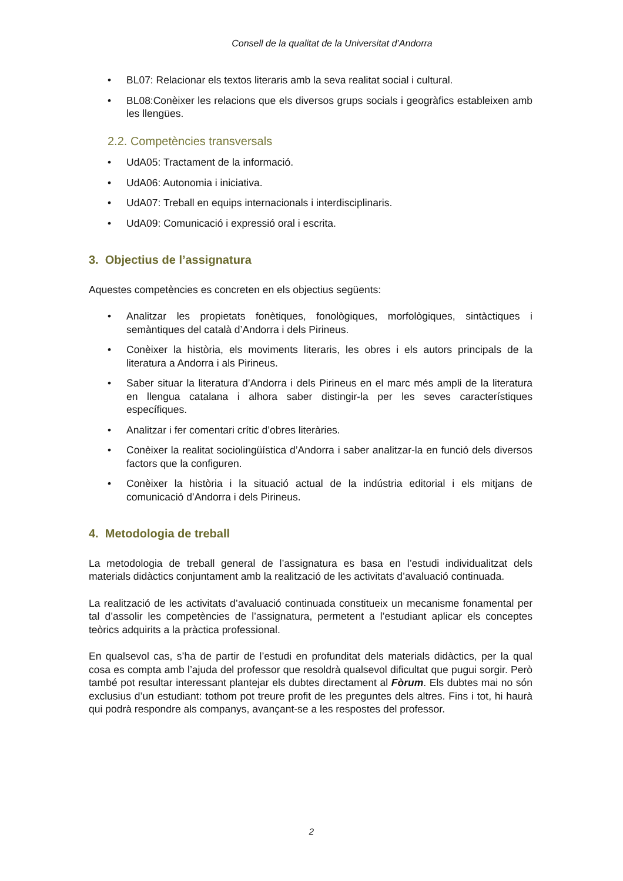Consell de la qualitat de la Universitat d’Andorra
• BL07: Relacionar els textos literaris amb la seva realitat social i cultural.
• BL08:Conèixer les relacions que els diversos grups socials i geogràfics estableixen amb les llengües.
2.2. Competències transversals
• UdA05: Tractament de la informació.
• UdA06: Autonomia i iniciativa.
• UdA07: Treball en equips internacionals i interdisciplinaris.
• UdA09: Comunicació i expressió oral i escrita.
3. Objectius de l’assignatura
Aquestes competències es concreten en els objectius següents:
• Analitzar les propietats fonètiques, fonològiques, morfològiques, sintàctiques i semàntiques del català d’Andorra i dels Pirineus.
• Conèixer la història, els moviments literaris, les obres i els autors principals de la literatura a Andorra i als Pirineus.
• Saber situar la literatura d’Andorra i dels Pirineus en el marc més ampli de la literatura en llengua catalana i alhora saber distingir-la per les seves característiques específiques.
• Analitzar i fer comentari crític d’obres literàries.
• Conèixer la realitat sociolingüística d’Andorra i saber analitzar-la en funció dels diversos factors que la configuren.
• Conèixer la història i la situació actual de la indústria editorial i els mitjans de comunicació d’Andorra i dels Pirineus.
4. Metodologia de treball
La metodologia de treball general de l’assignatura es basa en l’estudi individualitzat dels materials didàctics conjuntament amb la realització de les activitats d’avaluació continuada.
La realització de les activitats d’avaluació continuada constitueix un mecanisme fonamental per tal d’assolir les competències de l’assignatura, permetent a l’estudiant aplicar els conceptes teòrics adquirits a la pràctica professional.
En qualsevol cas, s’ha de partir de l’estudi en profunditat dels materials didàctics, per la qual cosa es compta amb l’ajuda del professor que resoldrà qualsevol dificultat que pugui sorgir. Però també pot resultar interessant plantejar els dubtes directament al Fòrum. Els dubtes mai no són exclusius d’un estudiant: tothom pot treure profit de les preguntes dels altres. Fins i tot, hi haurà qui podrà respondre als companys, avançant-se a les respostes del professor.
2